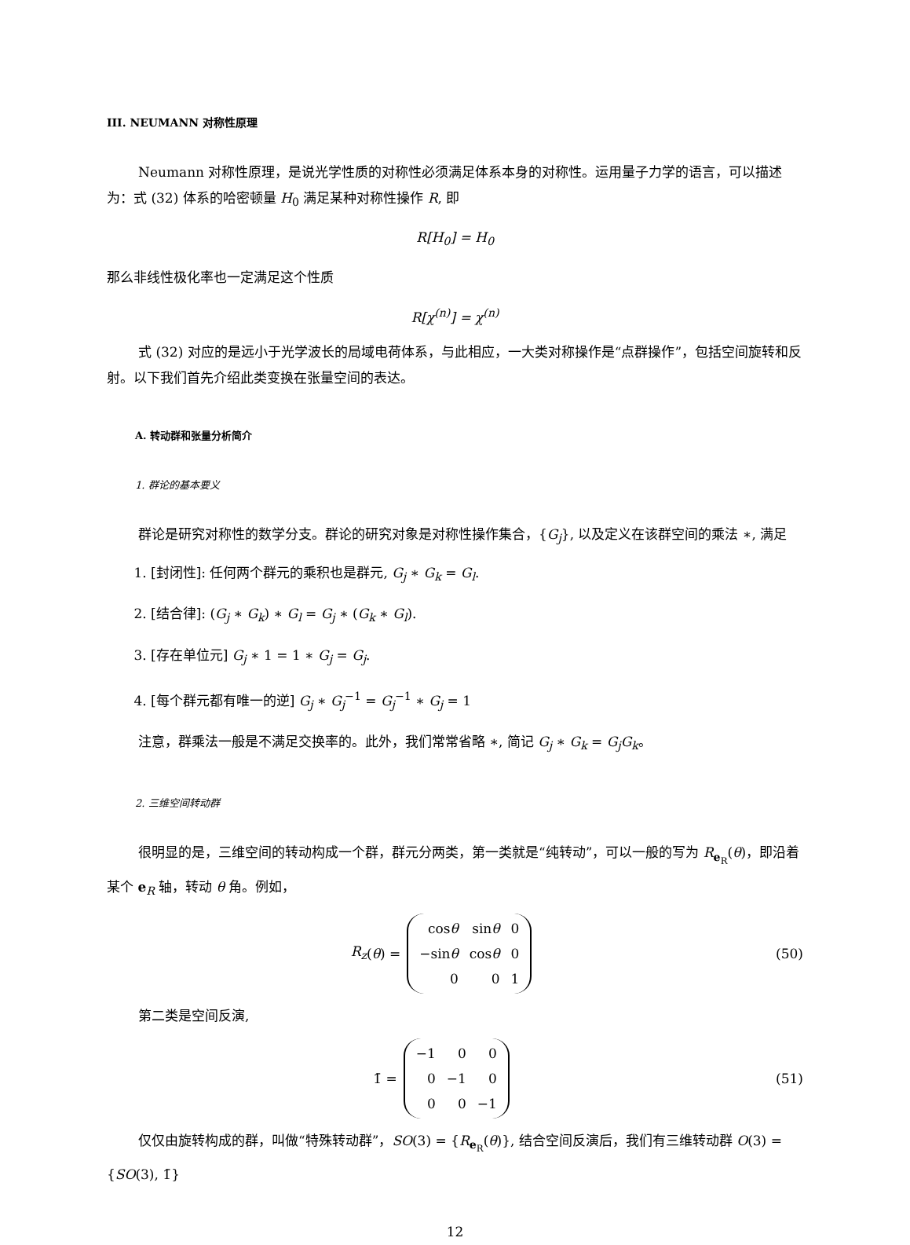III. NEUMANN 对称性原理
Neumann 对称性原理，是说光学性质的对称性必须满足体系本身的对称性。运用量子力学的语言，可以描述为：式 (32) 体系的哈密顿量 H<sub>0</sub> 满足某种对称性操作 R, 即
R[H<sub>0</sub>] = H<sub>0</sub>
那么非线性极化率也一定满足这个性质
R[χ<sup>(n)</sup>] = χ<sup>(n)</sup>
式 (32) 对应的是远小于光学波长的局域电荷体系，与此相应，一大类对称操作是“点群操作”，包括空间旋转和反射。以下我们首先介绍此类变换在张量空间的表达。
A. 转动群和张量分析简介
1. 群论的基本要义
群论是研究对称性的数学分支。群论的研究对象是对称性操作集合，{G<sub>j</sub>}, 以及定义在该群空间的乘法 ∗, 满足
1. [封闭性]: 任何两个群元的乘积也是群元, G<sub>j</sub> ∗ G<sub>k</sub> = G<sub>l</sub>.
2. [结合律]: (G<sub>j</sub> ∗ G<sub>k</sub>) ∗ G<sub>l</sub> = G<sub>j</sub> ∗ (G<sub>k</sub> ∗ G<sub>l</sub>).
3. [存在单位元] G<sub>j</sub> ∗ 1 = 1 ∗ G<sub>j</sub> = G<sub>j</sub>.
4. [每个群元都有唯一的逆] G<sub>j</sub> ∗ G<sub>j</sub><sup>−1</sup> = G<sub>j</sub><sup>−1</sup> ∗ G<sub>j</sub> = 1
注意，群乘法一般是不满足交换率的。此外，我们常常省略 ∗, 简记 G<sub>j</sub> ∗ G<sub>k</sub> = G<sub>j</sub>G<sub>k</sub>。
2. 三维空间转动群
很明显的是，三维空间的转动构成一个群，群元分两类，第一类就是“纯转动”，可以一般的写为 R<sub>e<sub>R</sub></sub>(θ)，即沿着某个 e<sub>R</sub> 轴，转动 θ 角。例如，
R<sub>z</sub> (θ) =
| cos θ | sin θ | 0 |
| −sin θ | cos θ | 0 |
| 0 | 0 | 1 |
(50)
第二类是空间反演,
1̄ =
| −1 | 0 | 0 |
| 0 | −1 | 0 |
| 0 | 0 | −1 |
(51)
仅仅由旋转构成的群，叫做“特殊转动群”，SO(3) = {R<sub>e<sub>R</sub></sub>(θ)}, 结合空间反演后，我们有三维转动群 O(3) = {SO(3), 1̄}
12